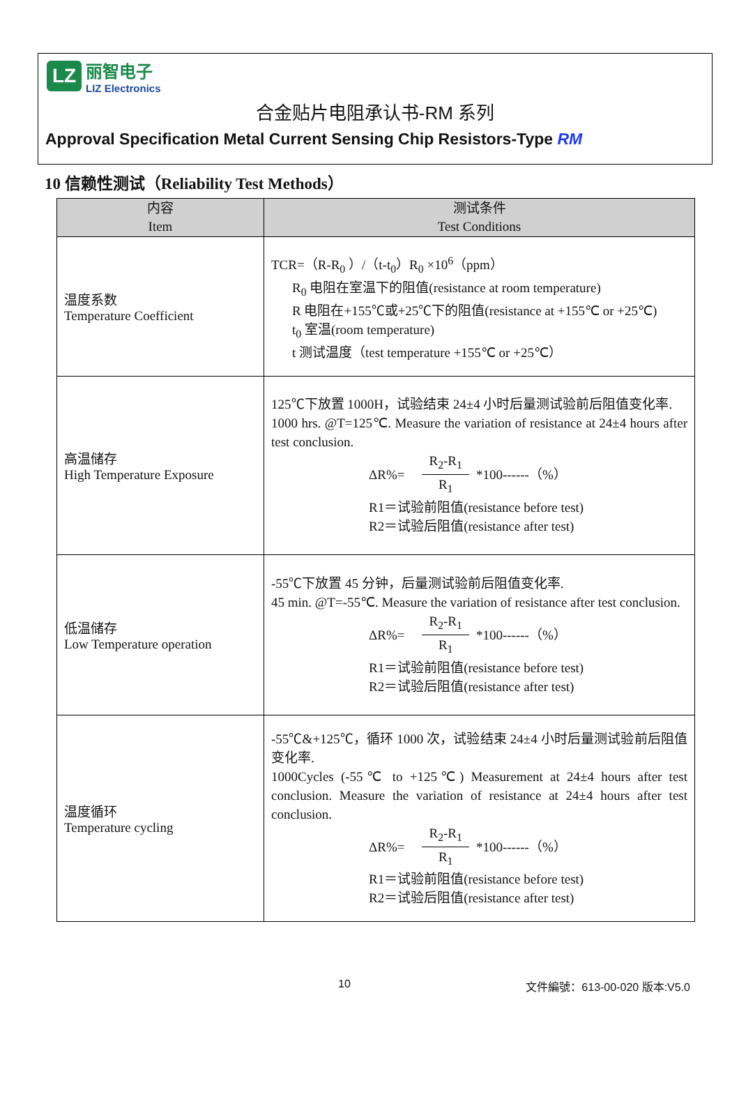LZ
丽智电子
LIZ Electronics
合金贴片电阻承认书-RM 系列
Approval Specification Metal Current Sensing Chip Resistors-Type RM
10 信赖性测试（Reliability Test Methods）
| 内容 Item | 测试条件 Test Conditions |
| --- | --- |
| 温度系数 Temperature Coefficient | TCR=（R-R<sub>0</sub> ）/（t-t<sub>0</sub>）R<sub>0</sub> ×10<sup>6</sup>（ppm） R<sub>0</sub> 电阻在室温下的阻值(resistance at room temperature) R 电阻在+155℃或+25℃下的阻值(resistance at +155℃ or +25℃) t<sub>0</sub> 室温(room temperature) t 测试温度（test temperature +155℃ or +25℃） |
| 高温储存 High Temperature Exposure | 125℃下放置 1000H，试验结束 24±4 小时后量测试验前后阻值变化率. 1000 hrs. @T=125℃. Measure the variation of resistance at 24±4 hours after test conclusion. ΔR%= R<sub>2</sub>-R<sub>1</sub> R<sub>1</sub> *100------（%） R1＝试验前阻值(resistance before test) R2＝试验后阻值(resistance after test) |
| 低温储存 Low Temperature operation | -55℃下放置 45 分钟，后量测试验前后阻值变化率. 45 min. @T=-55℃. Measure the variation of resistance after test conclusion. ΔR%= R<sub>2</sub>-R<sub>1</sub> R<sub>1</sub> *100------（%） R1＝试验前阻值(resistance before test) R2＝试验后阻值(resistance after test) |
| 温度循环 Temperature cycling | -55℃&+125℃，循环 1000 次，试验结束 24±4 小时后量测试验前后阻值变化率. 1000Cycles (-55℃ to +125℃) Measurement at 24±4 hours after test conclusion. Measure the variation of resistance at 24±4 hours after test conclusion. ΔR%= R<sub>2</sub>-R<sub>1</sub> R<sub>1</sub> *100------（%） R1＝试验前阻值(resistance before test) R2＝试验后阻值(resistance after test) |
10 文件編號：613-00-020 版本:V5.0